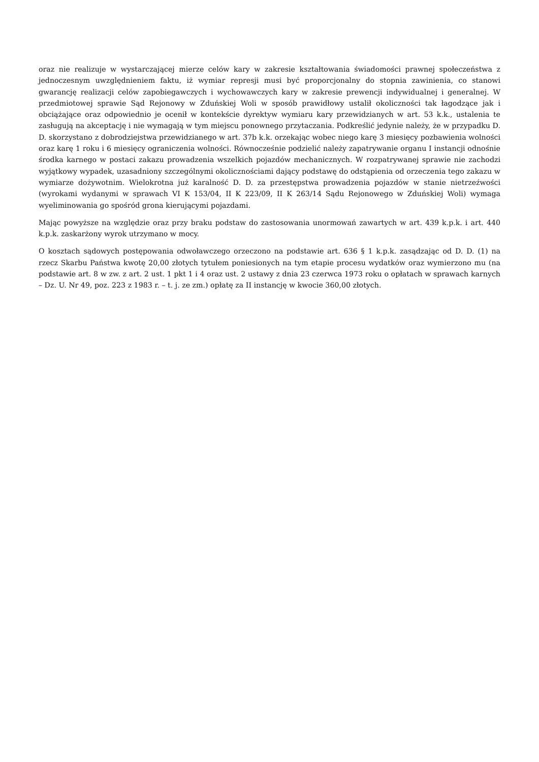oraz nie realizuje w wystarczającej mierze celów kary w zakresie kształtowania świadomości prawnej społeczeństwa z jednoczesnym uwzględnieniem faktu, iż wymiar represji musi być proporcjonalny do stopnia zawinienia, co stanowi gwarancję realizacji celów zapobiegawczych i wychowawczych kary w zakresie prewencji indywidualnej i generalnej. W przedmiotowej sprawie Sąd Rejonowy w Zduńskiej Woli w sposób prawidłowy ustalił okoliczności tak łagodzące jak i obciążające oraz odpowiednio je ocenił w kontekście dyrektyw wymiaru kary przewidzianych w art. 53 k.k., ustalenia te zasługują na akceptację i nie wymagają w tym miejscu ponownego przytaczania. Podkreślić jedynie należy, że w przypadku D. D. skorzystano z dobrodziejstwa przewidzianego w art. 37b k.k. orzekając wobec niego karę 3 miesięcy pozbawienia wolności oraz karę 1 roku i 6 miesięcy ograniczenia wolności. Równocześnie podzielić należy zapatrywanie organu I instancji odnośnie środka karnego w postaci zakazu prowadzenia wszelkich pojazdów mechanicznych. W rozpatrywanej sprawie nie zachodzi wyjątkowy wypadek, uzasadniony szczególnymi okolicznościami dający podstawę do odstąpienia od orzeczenia tego zakazu w wymiarze dożywotnim. Wielokrotna już karalność D. D. za przestępstwa prowadzenia pojazdów w stanie nietrzeźwości (wyrokami wydanymi w sprawach VI K 153/04, II K 223/09, II K 263/14 Sądu Rejonowego w Zduńskiej Woli) wymaga wyeliminowania go spośród grona kierującymi pojazdami.
Mając powyższe na względzie oraz przy braku podstaw do zastosowania unormowań zawartych w art. 439 k.p.k. i art. 440 k.p.k. zaskarżony wyrok utrzymano w mocy.
O kosztach sądowych postępowania odwoławczego orzeczono na podstawie art. 636 § 1 k.p.k. zasądzając od D. D. (1) na rzecz Skarbu Państwa kwotę 20,00 złotych tytułem poniesionych na tym etapie procesu wydatków oraz wymierzono mu (na podstawie art. 8 w zw. z art. 2 ust. 1 pkt 1 i 4 oraz ust. 2 ustawy z dnia 23 czerwca 1973 roku o opłatach w sprawach karnych – Dz. U. Nr 49, poz. 223 z 1983 r. – t. j. ze zm.) opłatę za II instancję w kwocie 360,00 złotych.